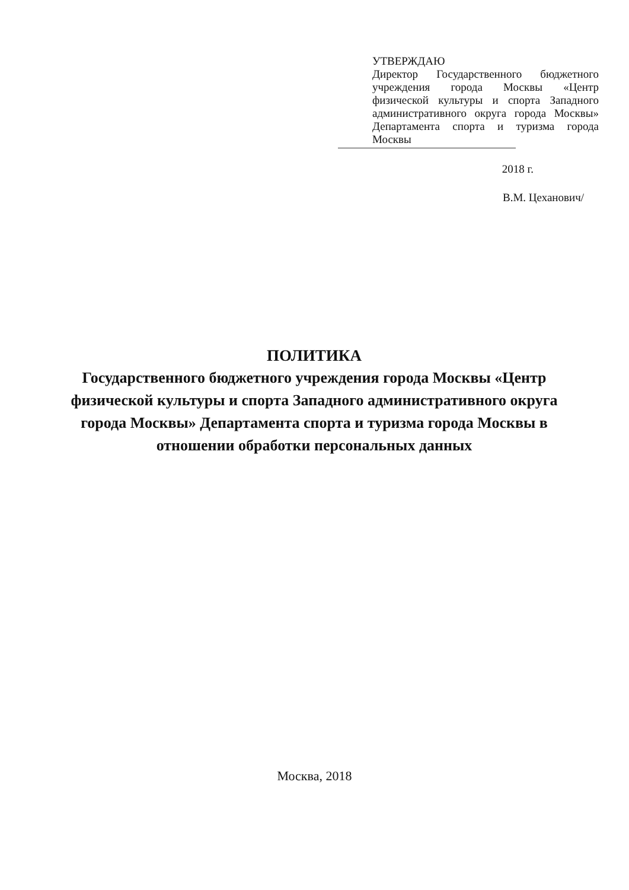УТВЕРЖДАЮ
Директор Государственного бюджетного учреждения города Москвы «Центр физической культуры и спорта Западного административного округа города Москвы» Департамента спорта и туризма города Москвы
2018 г.
В.М. Цеханович/
ПОЛИТИКА
Государственного бюджетного учреждения города Москвы «Центр физической культуры и спорта Западного административного округа города Москвы» Департамента спорта и туризма города Москвы в отношении обработки персональных данных
Москва, 2018